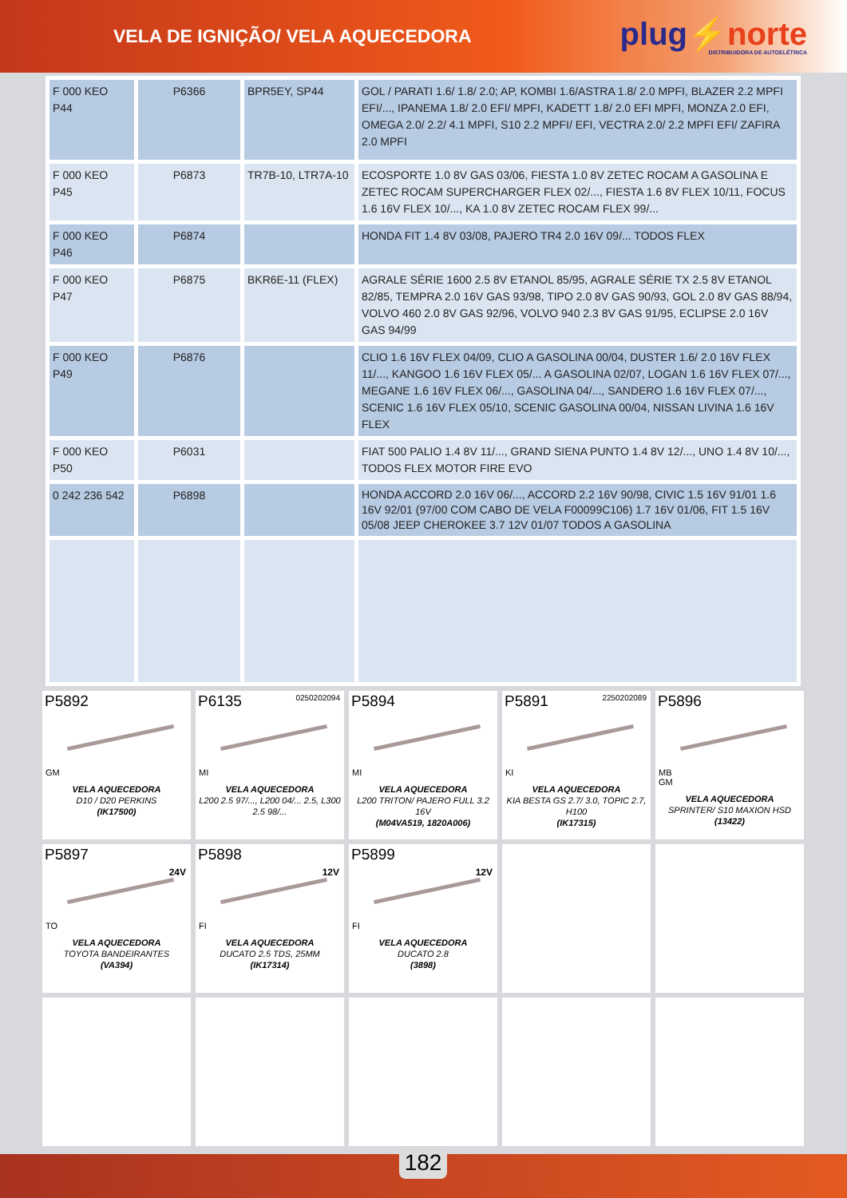VELA DE IGNIÇÃO/ VELA AQUECEDORA
plug⚡norte
DISTRIBUIDORA DE AUTOELÉTRICA
| F 000 KEO P44 | P6366 | BPR5EY, SP44 | GOL / PARATI 1.6/ 1.8/ 2.0; AP, KOMBI 1.6/ASTRA 1.8/ 2.0 MPFI, BLAZER 2.2 MPFI EFI/..., IPANEMA 1.8/ 2.0 EFI/ MPFI, KADETT 1.8/ 2.0 EFI MPFI, MONZA 2.0 EFI, OMEGA 2.0/ 2.2/ 4.1 MPFI, S10 2.2 MPFI/ EFI, VECTRA 2.0/ 2.2 MPFI EFI/ ZAFIRA 2.0 MPFI |
| F 000 KEO P45 | P6873 | TR7B-10, LTR7A-10 | ECOSPORTE 1.0 8V GAS 03/06, FIESTA 1.0 8V ZETEC ROCAM A GASOLINA E ZETEC ROCAM SUPERCHARGER FLEX 02/..., FIESTA 1.6 8V FLEX 10/11, FOCUS 1.6 16V FLEX 10/..., KA 1.0 8V ZETEC ROCAM FLEX 99/... |
| F 000 KEO P46 | P6874 | | HONDA FIT 1.4 8V 03/08, PAJERO TR4 2.0 16V 09/... TODOS FLEX |
| F 000 KEO P47 | P6875 | BKR6E-11 (FLEX) | AGRALE SÉRIE 1600 2.5 8V ETANOL 85/95, AGRALE SÉRIE TX 2.5 8V ETANOL 82/85, TEMPRA 2.0 16V GAS 93/98, TIPO 2.0 8V GAS 90/93, GOL 2.0 8V GAS 88/94, VOLVO 460 2.0 8V GAS 92/96, VOLVO 940 2.3 8V GAS 91/95, ECLIPSE 2.0 16V GAS 94/99 |
| F 000 KEO P49 | P6876 | | CLIO 1.6 16V FLEX 04/09, CLIO A GASOLINA 00/04, DUSTER 1.6/ 2.0 16V FLEX 11/..., KANGOO 1.6 16V FLEX 05/... A GASOLINA 02/07, LOGAN 1.6 16V FLEX 07/..., MEGANE 1.6 16V FLEX 06/..., GASOLINA 04/..., SANDERO 1.6 16V FLEX 07/..., SCENIC 1.6 16V FLEX 05/10, SCENIC GASOLINA 00/04, NISSAN LIVINA 1.6 16V FLEX |
| F 000 KEO P50 | P6031 | | FIAT 500 PALIO 1.4 8V 11/..., GRAND SIENA PUNTO 1.4 8V 12/..., UNO 1.4 8V 10/..., TODOS FLEX MOTOR FIRE EVO |
| 0 242 236 542 | P6898 | | HONDA ACCORD 2.0 16V 06/..., ACCORD 2.2 16V 90/98, CIVIC 1.5 16V 91/01 1.6 16V 92/01 (97/00 COM CABO DE VELA F00099C106) 1.7 16V 01/06, FIT 1.5 16V 05/08 JEEP CHEROKEE 3.7 12V 01/07 TODOS A GASOLINA |
P5892
GM
VELA AQUECEDORA
D10 / D20 PERKINS
(IK17500)
P6135
0250202094
MI
VELA AQUECEDORA
L200 2.5 97/..., L200 04/... 2.5, L300 2.5 98/...
P5894
MI
VELA AQUECEDORA
L200 TRITON/ PAJERO FULL 3.2 16V
(M04VA519, 1820A006)
P5891
2250202089
KI
VELA AQUECEDORA
KIA BESTA GS 2.7/ 3.0, TOPIC 2.7, H100
(IK17315)
P5896
MB
GM
VELA AQUECEDORA
SPRINTER/ S10 MAXION HSD
(13422)
P5897
24V
TO
VELA AQUECEDORA
TOYOTA BANDEIRANTES
(VA394)
P5898
12V
FI
VELA AQUECEDORA
DUCATO 2.5 TDS, 25MM
(IK17314)
P5899
12V
FI
VELA AQUECEDORA
DUCATO 2.8
(3898)
182